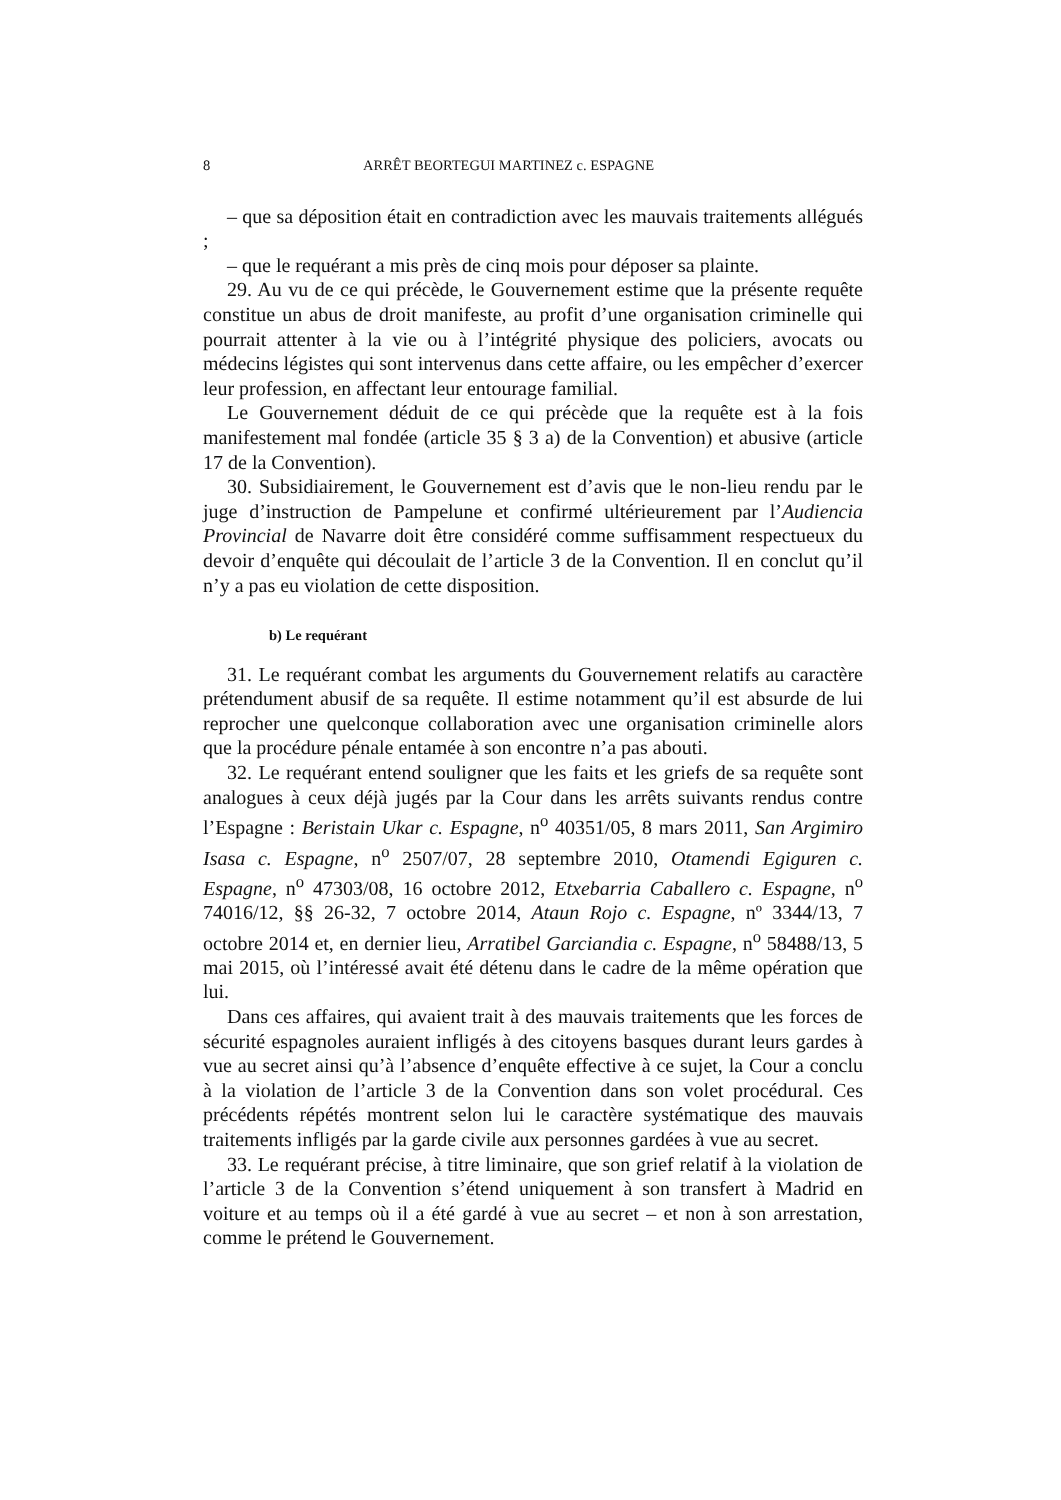8 ARRÊT BEORTEGUI MARTINEZ c. ESPAGNE
– que sa déposition était en contradiction avec les mauvais traitements allégués ;
– que le requérant a mis près de cinq mois pour déposer sa plainte.
29. Au vu de ce qui précède, le Gouvernement estime que la présente requête constitue un abus de droit manifeste, au profit d’une organisation criminelle qui pourrait attenter à la vie ou à l’intégrité physique des policiers, avocats ou médecins légistes qui sont intervenus dans cette affaire, ou les empêcher d’exercer leur profession, en affectant leur entourage familial.
Le Gouvernement déduit de ce qui précède que la requête est à la fois manifestement mal fondée (article 35 § 3 a) de la Convention) et abusive (article 17 de la Convention).
30. Subsidiairement, le Gouvernement est d’avis que le non-lieu rendu par le juge d’instruction de Pampelune et confirmé ultérieurement par l’Audiencia Provincial de Navarre doit être considéré comme suffisamment respectueux du devoir d’enquête qui découlait de l’article 3 de la Convention. Il en conclut qu’il n’y a pas eu violation de cette disposition.
b) Le requérant
31. Le requérant combat les arguments du Gouvernement relatifs au caractère prétendument abusif de sa requête. Il estime notamment qu’il est absurde de lui reprocher une quelconque collaboration avec une organisation criminelle alors que la procédure pénale entamée à son encontre n’a pas abouti.
32. Le requérant entend souligner que les faits et les griefs de sa requête sont analogues à ceux déjà jugés par la Cour dans les arrêts suivants rendus contre l’Espagne : Beristain Ukar c. Espagne, n<sup>o</sup> 40351/05, 8 mars 2011, San Argimiro Isasa c. Espagne, n<sup>o</sup> 2507/07, 28 septembre 2010, Otamendi Egiguren c. Espagne, n<sup>o</sup> 47303/08, 16 octobre 2012, Etxebarria Caballero c. Espagne, n<sup>o</sup> 74016/12, §§ 26-32, 7 octobre 2014, Ataun Rojo c. Espagne, nº 3344/13, 7 octobre 2014 et, en dernier lieu, Arratibel Garciandia c. Espagne, n<sup>o</sup> 58488/13, 5 mai 2015, où l’intéressé avait été détenu dans le cadre de la même opération que lui.
Dans ces affaires, qui avaient trait à des mauvais traitements que les forces de sécurité espagnoles auraient infligés à des citoyens basques durant leurs gardes à vue au secret ainsi qu’à l’absence d’enquête effective à ce sujet, la Cour a conclu à la violation de l’article 3 de la Convention dans son volet procédural. Ces précédents répétés montrent selon lui le caractère systématique des mauvais traitements infligés par la garde civile aux personnes gardées à vue au secret.
33. Le requérant précise, à titre liminaire, que son grief relatif à la violation de l’article 3 de la Convention s’étend uniquement à son transfert à Madrid en voiture et au temps où il a été gardé à vue au secret – et non à son arrestation, comme le prétend le Gouvernement.